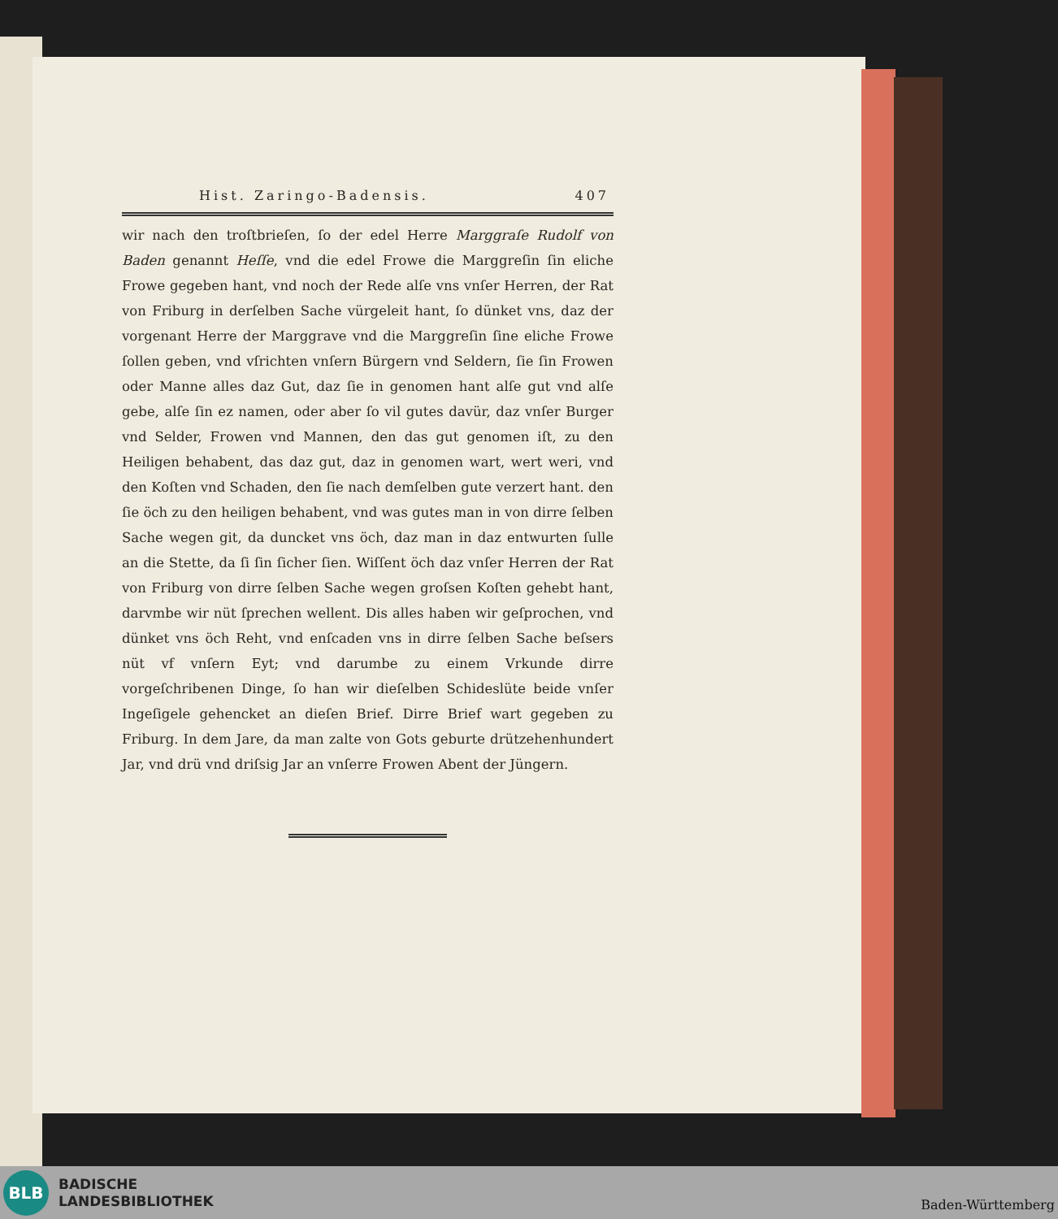Hist. Zaringo-Badensis. 407
wir nach den troſtbrieſen, ſo der edel Herre Marggraſe Rudolf von Baden genannt Heſſe, vnd die edel Frowe die Marggreſin ſin eliche Frowe gegeben hant, vnd noch der Rede alſe vns vnſer Herren, der Rat von Friburg in derſelben Sache vürgeleit hant, ſo dünket vns, daz der vorgenant Herre der Marggrave vnd die Marggreſin ſine eliche Frowe ſollen geben, vnd vſrichten vnſern Bürgern vnd Seldern, ſie ſin Frowen oder Manne alles daz Gut, daz ſie in genomen hant alſe gut vnd alſe gebe, alſe ſin ez namen, oder aber ſo vil gutes davür, daz vnſer Burger vnd Selder, Frowen vnd Mannen, den das gut genomen iſt, zu den Heiligen behabent, das daz gut, daz in genomen wart, wert weri, vnd den Koſten vnd Schaden, den ſie nach demſelben gute verzert hant. den ſie öch zu den heiligen behabent, vnd was gutes man in von dirre ſelben Sache wegen git, da duncket vns öch, daz man in daz entwurten ſulle an die Stette, da ſi ſin ſicher ſien. Wiſſent öch daz vnſer Herren der Rat von Friburg von dirre ſelben Sache wegen groſsen Koſten gehebt hant, darvmbe wir nüt ſprechen wellent. Dis alles haben wir geſprochen, vnd dünket vns öch Reht, vnd enſcaden vns in dirre ſelben Sache beſsers nüt vf vnſern Eyt; vnd darumbe zu einem Vrkunde dirre vorgeſchribenen Dinge, ſo han wir dieſelben Schideslüte beide vnſer Ingeſigele gehencket an dieſen Brief. Dirre Brief wart gegeben zu Friburg. In dem Jare, da man zalte von Gots geburte drützehenhundert Jar, vnd drü vnd driſsig Jar an vnſerre Frowen Abent der Jüngern.
BLB
BADISCHE
LANDESBIBLIOTHEK
Baden-Württemberg